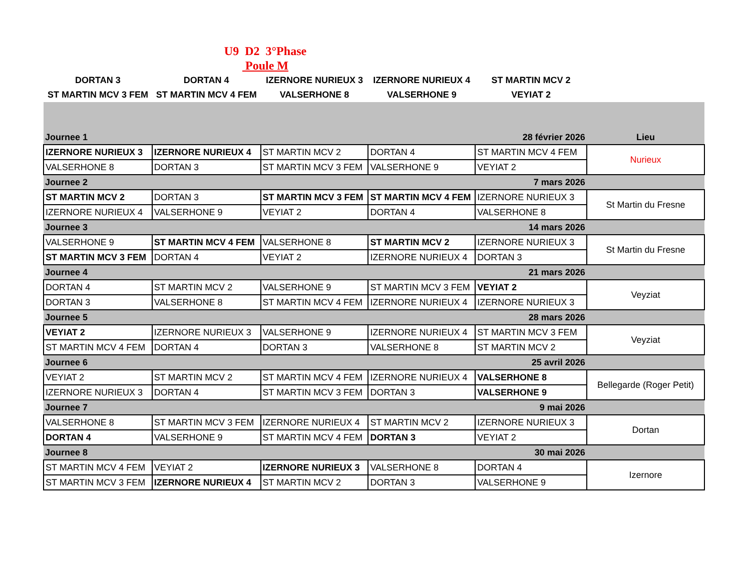U9 D2 3°Phase
Poule M
| DORTAN 3 | DORTAN 4 | IZERNORE NURIEUX 3 | IZERNORE NURIEUX 4 | ST MARTIN MCV 2 | |
| ST MARTIN MCV 3 FEM | ST MARTIN MCV 4 FEM | VALSERHONE 8 | VALSERHONE 9 | VEYIAT 2 | |
| Journee 1 | | | | 28 février 2026 | Lieu |
| IZERNORE NURIEUX 3 | IZERNORE NURIEUX 4 | ST MARTIN MCV 2 | DORTAN 4 | ST MARTIN MCV 4 FEM | Nurieux |
| VALSERHONE 8 | DORTAN 3 | ST MARTIN MCV 3 FEM | VALSERHONE 9 | VEYIAT 2 | |
| Journee 2 | | | | 7 mars 2026 | |
| ST MARTIN MCV 2 | DORTAN 3 | ST MARTIN MCV 3 FEM | ST MARTIN MCV 4 FEM | IZERNORE NURIEUX 3 | St Martin du Fresne |
| IZERNORE NURIEUX 4 | VALSERHONE 9 | VEYIAT 2 | DORTAN 4 | VALSERHONE 8 | |
| Journee 3 | | | | 14 mars 2026 | |
| VALSERHONE 9 | ST MARTIN MCV 4 FEM | VALSERHONE 8 | ST MARTIN MCV 2 | IZERNORE NURIEUX 3 | St Martin du Fresne |
| ST MARTIN MCV 3 FEM | DORTAN 4 | VEYIAT 2 | IZERNORE NURIEUX 4 | DORTAN 3 | |
| Journee 4 | | | | 21 mars 2026 | |
| DORTAN 4 | ST MARTIN MCV 2 | VALSERHONE 9 | ST MARTIN MCV 3 FEM | VEYIAT 2 | Veyziat |
| DORTAN 3 | VALSERHONE 8 | ST MARTIN MCV 4 FEM | IZERNORE NURIEUX 4 | IZERNORE NURIEUX 3 | |
| Journee 5 | | | | 28 mars 2026 | |
| VEYIAT 2 | IZERNORE NURIEUX 3 | VALSERHONE 9 | IZERNORE NURIEUX 4 | ST MARTIN MCV 3 FEM | Veyziat |
| ST MARTIN MCV 4 FEM | DORTAN 4 | DORTAN 3 | VALSERHONE 8 | ST MARTIN MCV 2 | |
| Journee 6 | | | | 25 avril 2026 | |
| VEYIAT 2 | ST MARTIN MCV 2 | ST MARTIN MCV 4 FEM | IZERNORE NURIEUX 4 | VALSERHONE 8 | Bellegarde (Roger Petit) |
| IZERNORE NURIEUX 3 | DORTAN 4 | ST MARTIN MCV 3 FEM | DORTAN 3 | VALSERHONE 9 | |
| Journee 7 | | | | 9 mai 2026 | |
| VALSERHONE 8 | ST MARTIN MCV 3 FEM | IZERNORE NURIEUX 4 | ST MARTIN MCV 2 | IZERNORE NURIEUX 3 | Dortan |
| DORTAN 4 | VALSERHONE 9 | ST MARTIN MCV 4 FEM | DORTAN 3 | VEYIAT 2 | |
| Journee 8 | | | | 30 mai 2026 | |
| ST MARTIN MCV 4 FEM | VEYIAT 2 | IZERNORE NURIEUX 3 | VALSERHONE 8 | DORTAN 4 | Izernore |
| ST MARTIN MCV 3 FEM | IZERNORE NURIEUX 4 | ST MARTIN MCV 2 | DORTAN 3 | VALSERHONE 9 | |